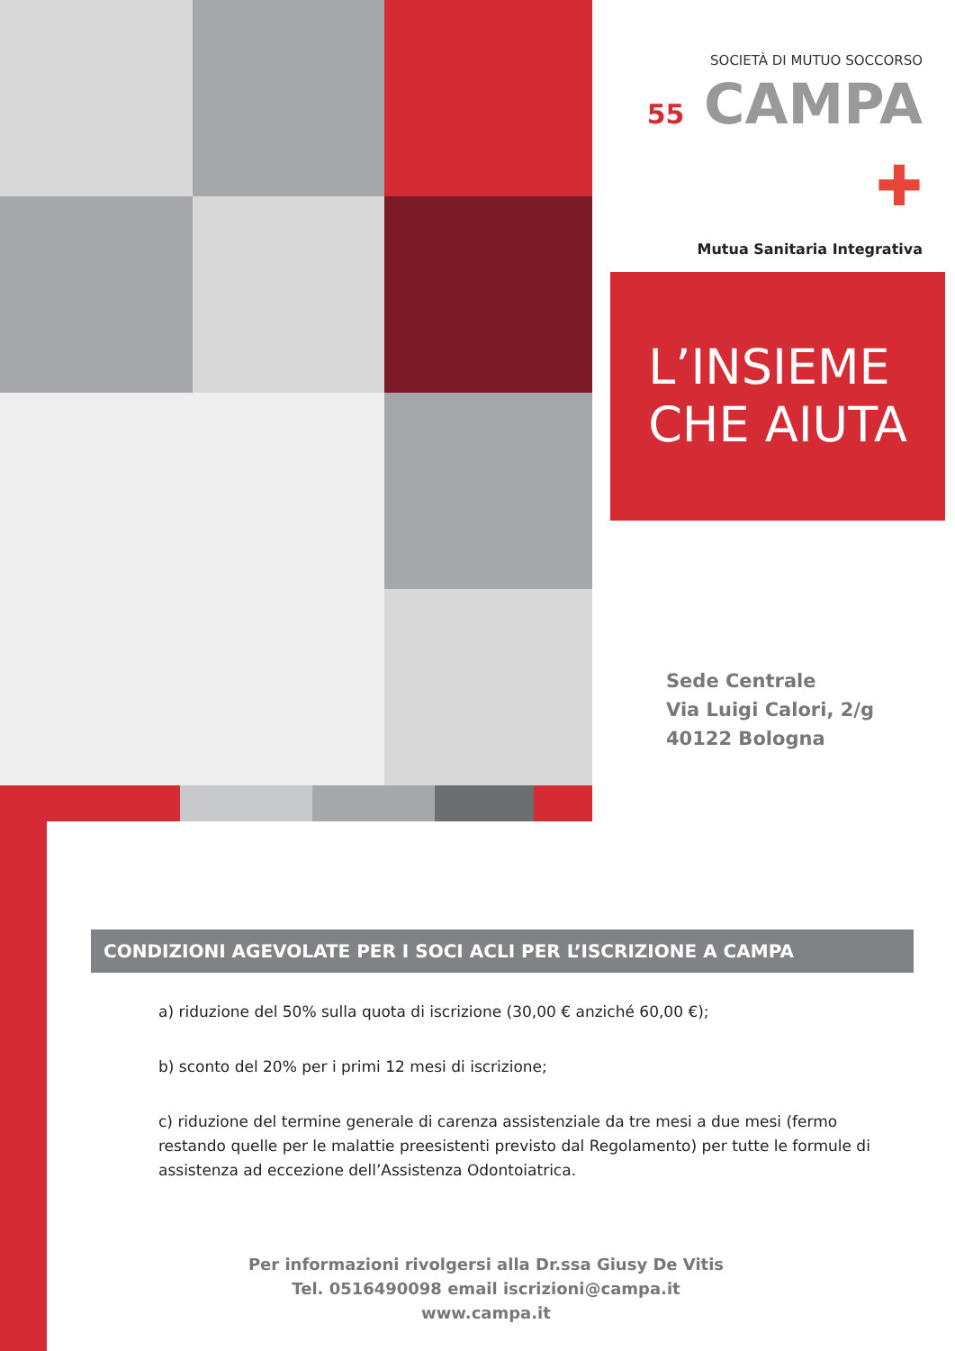SOCIETÀ DI MUTUO SOCCORSO
55 CAMPA ✚
Mutua Sanitaria Integrativa
L’INSIEME
CHE AIUTA
Sede Centrale
Via Luigi Calori, 2/g
40122 Bologna
CONDIZIONI AGEVOLATE PER I SOCI ACLI PER L’ISCRIZIONE A CAMPA
a) riduzione del 50% sulla quota di iscrizione (30,00 € anziché 60,00 €);
b) sconto del 20% per i primi 12 mesi di iscrizione;
c) riduzione del termine generale di carenza assistenziale da tre mesi a due mesi (fermo restando quelle per le malattie preesistenti previsto dal Regolamento) per tutte le formule di assistenza ad eccezione dell’Assistenza Odontoiatrica.
Per informazioni rivolgersi alla Dr.ssa Giusy De Vitis
Tel. 0516490098 email iscrizioni@campa.it
www.campa.it